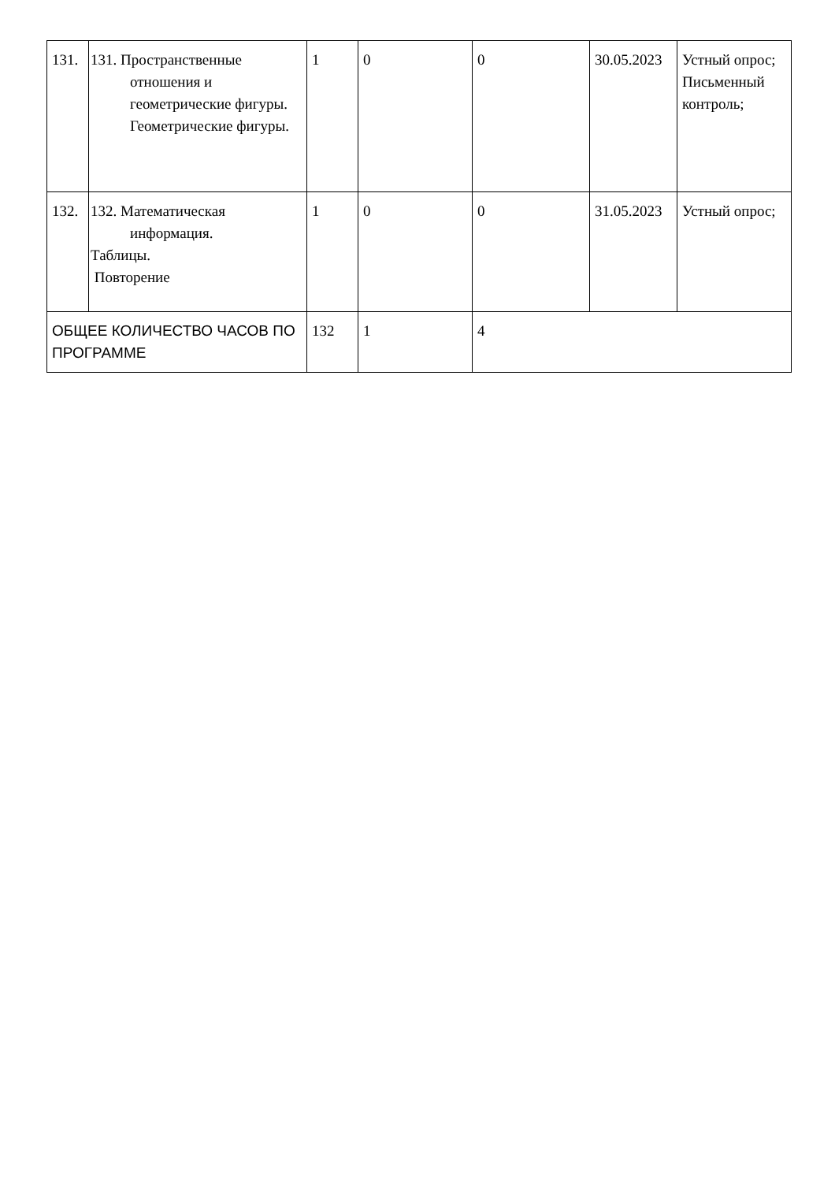| 131. | 131. Пространственные отношения и геометрические фигуры. Геометрические фигуры. | 1 | 0 | 0 | 30.05.2023 | Устный опрос; Письменный контроль; |
| 132. | 132. Математическая информация. Таблицы. Повторение | 1 | 0 | 0 | 31.05.2023 | Устный опрос; |
| ОБЩЕЕ КОЛИЧЕСТВО ЧАСОВ ПО ПРОГРАММЕ | | 132 | 1 | 4 | | |